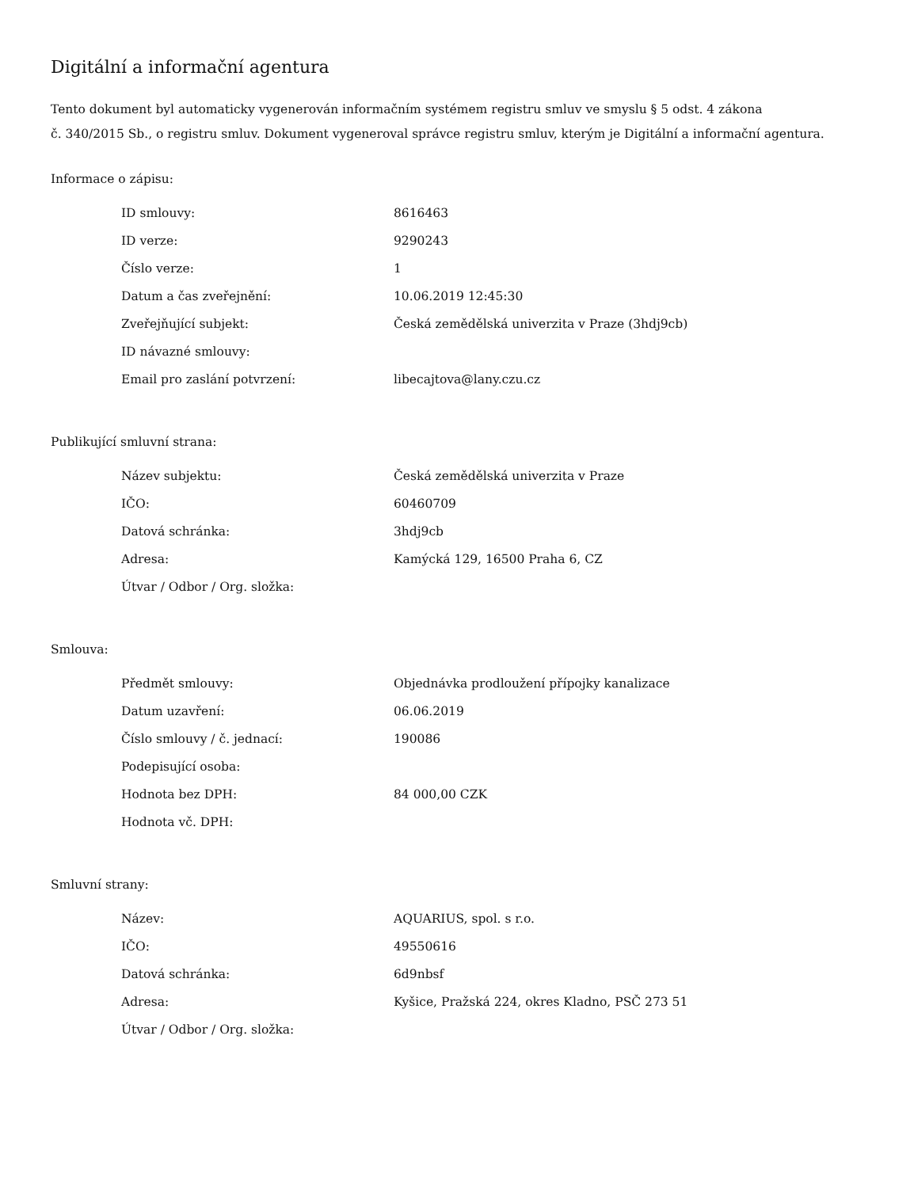Digitální a informační agentura
Tento dokument byl automaticky vygenerován informačním systémem registru smluv ve smyslu § 5 odst. 4 zákona
č. 340/2015 Sb., o registru smluv. Dokument vygeneroval správce registru smluv, kterým je Digitální a informační agentura.
Informace o zápisu:
| ID smlouvy: | 8616463 |
| ID verze: | 9290243 |
| Číslo verze: | 1 |
| Datum a čas zveřejnění: | 10.06.2019 12:45:30 |
| Zveřejňující subjekt: | Česká zemědělská univerzita v Praze (3hdj9cb) |
| ID návazné smlouvy: | |
| Email pro zaslání potvrzení: | libecajtova@lany.czu.cz |
Publikující smluvní strana:
| Název subjektu: | Česká zemědělská univerzita v Praze |
| IČO: | 60460709 |
| Datová schránka: | 3hdj9cb |
| Adresa: | Kamýcká 129, 16500 Praha 6, CZ |
| Útvar / Odbor / Org. složka: | |
Smlouva:
| Předmět smlouvy: | Objednávka prodloužení přípojky kanalizace |
| Datum uzavření: | 06.06.2019 |
| Číslo smlouvy / č. jednací: | 190086 |
| Podepisující osoba: | |
| Hodnota bez DPH: | 84 000,00 CZK |
| Hodnota vč. DPH: | |
Smluvní strany:
| Název: | AQUARIUS, spol. s r.o. |
| IČO: | 49550616 |
| Datová schránka: | 6d9nbsf |
| Adresa: | Kyšice, Pražská 224, okres Kladno, PSČ 273 51 |
| Útvar / Odbor / Org. složka: | |